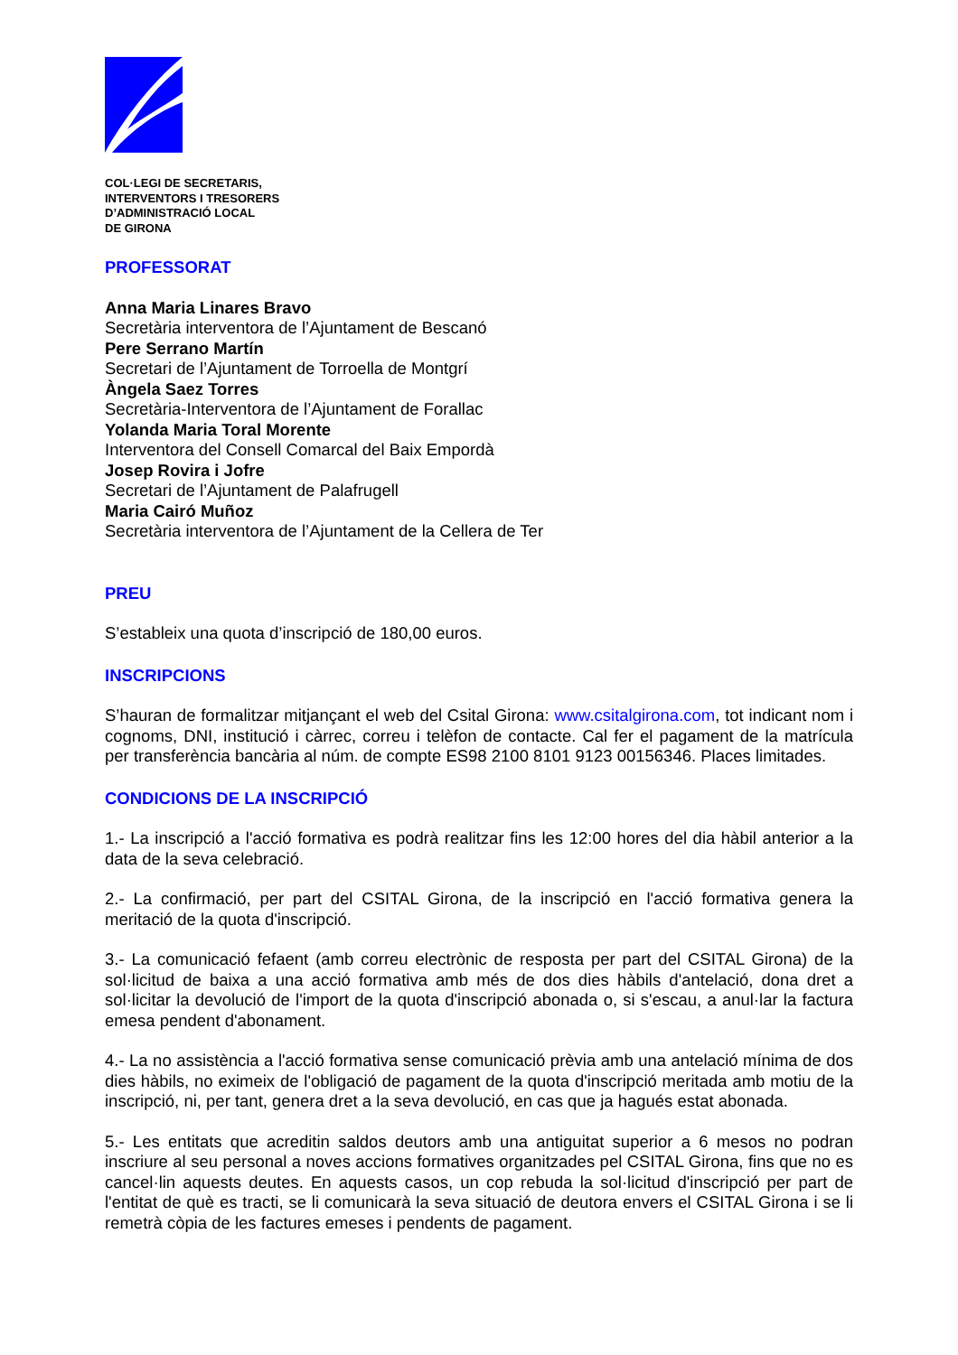COL·LEGI DE SECRETARIS,
INTERVENTORS I TRESORERS
D’ADMINISTRACIÓ LOCAL
DE GIRONA
PROFESSORAT
Anna Maria Linares Bravo
Secretària interventora de l’Ajuntament de Bescanó
Pere Serrano Martín
Secretari de l’Ajuntament de Torroella de Montgrí
Àngela Saez Torres
Secretària-Interventora de l’Ajuntament de Forallac
Yolanda Maria Toral Morente
Interventora del Consell Comarcal del Baix Empordà
Josep Rovira i Jofre
Secretari de l’Ajuntament de Palafrugell
Maria Cairó Muñoz
Secretària interventora de l’Ajuntament de la Cellera de Ter
PREU
S’estableix una quota d’inscripció de 180,00 euros.
INSCRIPCIONS
S’hauran de formalitzar mitjançant el web del Csital Girona: www.csitalgirona.com, tot indicant nom i cognoms, DNI, institució i càrrec, correu i telèfon de contacte. Cal fer el pagament de la matrícula per transferència bancària al núm. de compte ES98 2100 8101 9123 00156346. Places limitades.
CONDICIONS DE LA INSCRIPCIÓ
1.- La inscripció a l'acció formativa es podrà realitzar fins les 12:00 hores del dia hàbil anterior a la data de la seva celebració.
2.- La confirmació, per part del CSITAL Girona, de la inscripció en l'acció formativa genera la meritació de la quota d'inscripció.
3.- La comunicació fefaent (amb correu electrònic de resposta per part del CSITAL Girona) de la sol·licitud de baixa a una acció formativa amb més de dos dies hàbils d'antelació, dona dret a sol·licitar la devolució de l'import de la quota d'inscripció abonada o, si s'escau, a anul·lar la factura emesa pendent d'abonament.
4.- La no assistència a l'acció formativa sense comunicació prèvia amb una antelació mínima de dos dies hàbils, no eximeix de l'obligació de pagament de la quota d'inscripció meritada amb motiu de la inscripció, ni, per tant, genera dret a la seva devolució, en cas que ja hagués estat abonada.
5.- Les entitats que acreditin saldos deutors amb una antiguitat superior a 6 mesos no podran inscriure al seu personal a noves accions formatives organitzades pel CSITAL Girona, fins que no es cancel·lin aquests deutes. En aquests casos, un cop rebuda la sol·licitud d'inscripció per part de l'entitat de què es tracti, se li comunicarà la seva situació de deutora envers el CSITAL Girona i se li remetrà còpia de les factures emeses i pendents de pagament.